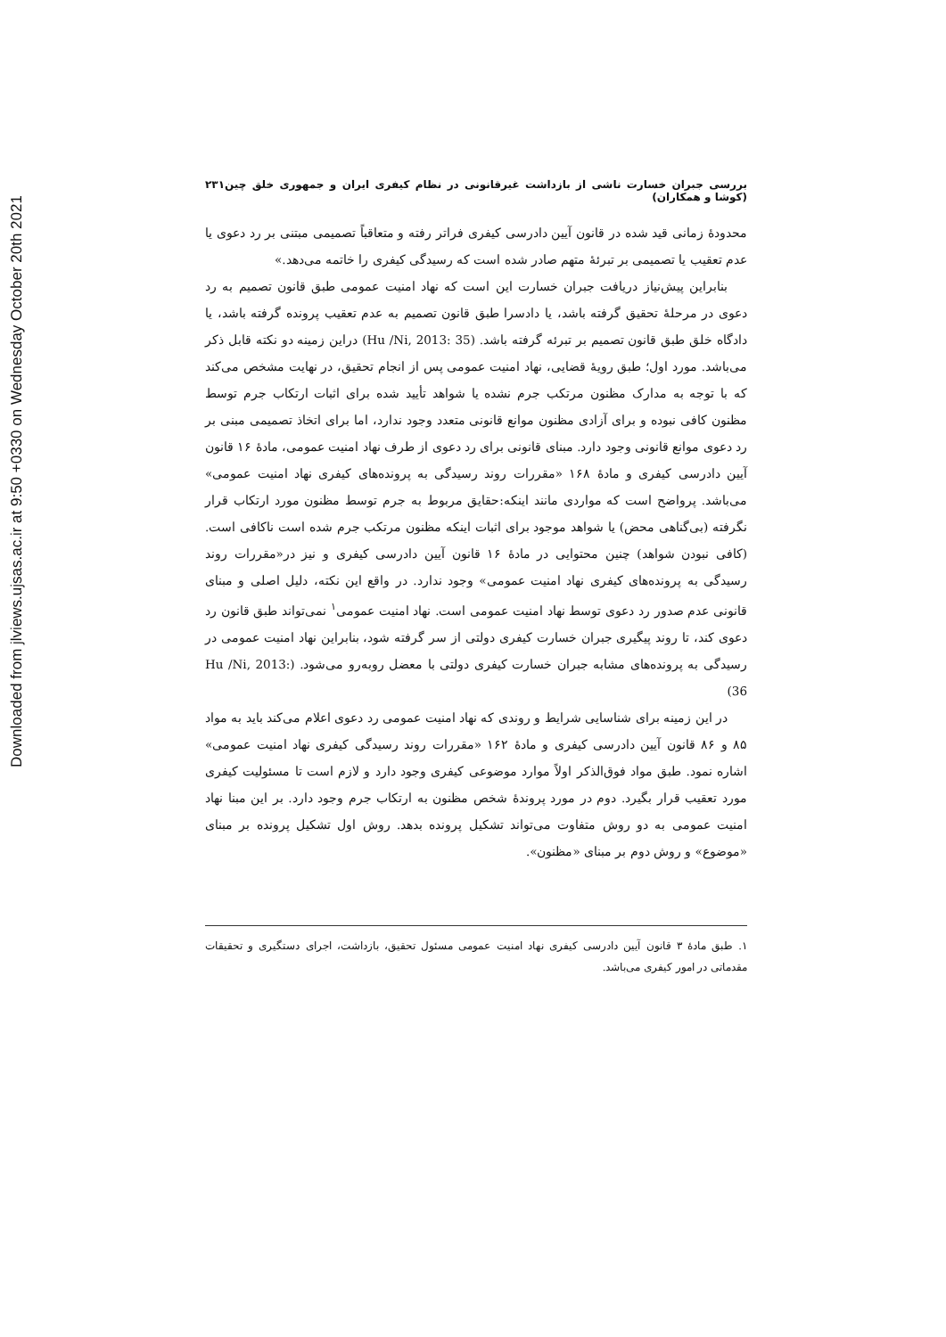Downloaded from jlviews.ujsas.ac.ir at 9:50 +0330 on Wednesday October 20th 2021
بررسی جبران خسارت ناشی از بازداشت غیرقانونی در نظام کیفری ایران و جمهوری خلق چین (کوشا و همکاران) ۲۳۱
محدودهٔ زمانی قید شده در قانون آیین دادرسی کیفری فراتر رفته و متعاقباً تصمیمی مبتنی بر رد دعوی یا عدم تعقیب یا تصمیمی بر تبرئهٔ متهم صادر شده است که رسیدگی کیفری را خاتمه می‌دهد.»
بنابراین پیش‌نیاز دریافت جبران خسارت این است که نهاد امنیت عمومی طبق قانون تصمیم به رد دعوی در مرحلهٔ تحقیق گرفته باشد، یا دادسرا طبق قانون تصمیم به عدم تعقیب پرونده گرفته باشد، یا دادگاه خلق طبق قانون تصمیم بر تبرئه گرفته باشد. (Hu /Ni, 2013: 35) دراین زمینه دو نکته قابل ذکر می‌باشد. مورد اول؛ طبق رویهٔ قضایی، نهاد امنیت عمومی پس از انجام تحقیق، در نهایت مشخص می‌کند که با توجه به مدارک مظنون مرتکب جرم نشده یا شواهد تأیید شده برای اثبات ارتکاب جرم توسط مظنون کافی نبوده و برای آزادی مظنون موانع قانونی متعدد وجود ندارد، اما برای اتخاذ تصمیمی مبنی بر رد دعوی موانع قانونی وجود دارد. مبنای قانونی برای رد دعوی از طرف نهاد امنیت عمومی، مادهٔ ۱۶ قانون آیین دادرسی کیفری و مادهٔ ۱۶۸ «مقررات روند رسیدگی به پرونده‌های کیفری نهاد امنیت عمومی» می‌باشد. پرواضح است که مواردی مانند اینکه:حقایق مربوط به جرم توسط مظنون مورد ارتکاب قرار نگرفته (بی‌گناهی محض) یا شواهد موجود برای اثبات اینکه مظنون مرتکب جرم شده است ناکافی است. (کافی نبودن شواهد) چنین محتوایی در مادهٔ ۱۶ قانون آیین دادرسی کیفری و نیز در«مقررات روند رسیدگی به پرونده‌های کیفری نهاد امنیت عمومی» وجود ندارد. در واقع این نکته، دلیل اصلی و مبنای قانونی عدم صدور رد دعوی توسط نهاد امنیت عمومی است. نهاد امنیت عمومی<sup>۱</sup> نمی‌تواند طبق قانون رد دعوی کند، تا روند پیگیری جبران خسارت کیفری دولتی از سر گرفته شود، بنابراین نهاد امنیت عمومی در رسیدگی به پرونده‌های مشابه جبران خسارت کیفری دولتی با معضل روبه‌رو می‌شود. (Hu /Ni, 2013: 36)
در این زمینه برای شناسایی شرایط و روندی که نهاد امنیت عمومی رد دعوی اعلام می‌کند باید به مواد ۸۵ و ۸۶ قانون آیین دادرسی کیفری و مادهٔ ۱۶۲ «مقررات روند رسیدگی کیفری نهاد امنیت عمومی» اشاره نمود. طبق مواد فوق‌الذکر اولاً موارد موضوعی کیفری وجود دارد و لازم است تا مسئولیت کیفری مورد تعقیب قرار بگیرد. دوم در مورد پروندهٔ شخص مظنون به ارتکاب جرم وجود دارد. بر این مبنا نهاد امنیت عمومی به دو روش متفاوت می‌تواند تشکیل پرونده بدهد. روش اول تشکیل پرونده بر مبنای «موضوع» و روش دوم بر مبنای «مظنون».
۱. طبق مادهٔ ۳ قانون آیین دادرسی کیفری نهاد امنیت عمومی مسئول تحقیق، بازداشت، اجرای دستگیری و تحقیقات مقدماتی در امور کیفری می‌باشد.